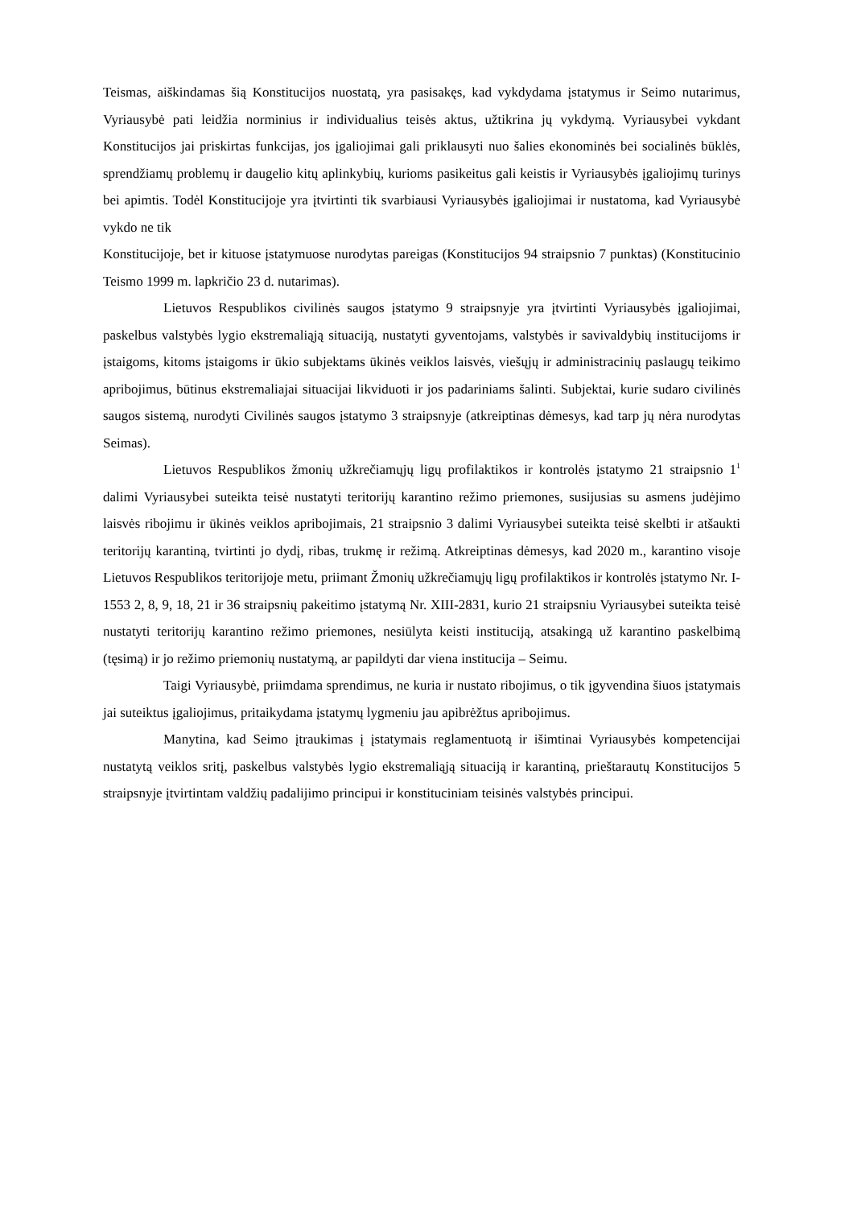Teismas, aiškindamas šią Konstitucijos nuostatą, yra pasisakęs, kad vykdydama įstatymus ir Seimo nutarimus, Vyriausybė pati leidžia norminius ir individualius teisės aktus, užtikrina jų vykdymą. Vyriausybei vykdant Konstitucijos jai priskirtas funkcijas, jos įgaliojimai gali priklausyti nuo šalies ekonominės bei socialinės būklės, sprendžiamų problemų ir daugelio kitų aplinkybių, kurioms pasikeitus gali keistis ir Vyriausybės įgaliojimų turinys bei apimtis. Todėl Konstitucijoje yra įtvirtinti tik svarbiausi Vyriausybės įgaliojimai ir nustatoma, kad Vyriausybė vykdo ne tik
Konstitucijoje, bet ir kituose įstatymuose nurodytas pareigas (Konstitucijos 94 straipsnio 7 punktas) (Konstitucinio Teismo 1999 m. lapkričio 23 d. nutarimas).
Lietuvos Respublikos civilinės saugos įstatymo 9 straipsnyje yra įtvirtinti Vyriausybės įgaliojimai, paskelbus valstybės lygio ekstremaliąją situaciją, nustatyti gyventojams, valstybės ir savivaldybių institucijoms ir įstaigoms, kitoms įstaigoms ir ūkio subjektams ūkinės veiklos laisvės, viešųjų ir administracinių paslaugų teikimo apribojimus, būtinus ekstremaliajai situacijai likviduoti ir jos padariniams šalinti. Subjektai, kurie sudaro civilinės saugos sistemą, nurodyti Civilinės saugos įstatymo 3 straipsnyje (atkreiptinas dėmesys, kad tarp jų nėra nurodytas Seimas).
Lietuvos Respublikos žmonių užkrečiamųjų ligų profilaktikos ir kontrolės įstatymo 21 straipsnio 1<sup>1</sup> dalimi Vyriausybei suteikta teisė nustatyti teritorijų karantino režimo priemones, susijusias su asmens judėjimo laisvės ribojimu ir ūkinės veiklos apribojimais, 21 straipsnio 3 dalimi Vyriausybei suteikta teisė skelbti ir atšaukti teritorijų karantiną, tvirtinti jo dydį, ribas, trukmę ir režimą. Atkreiptinas dėmesys, kad 2020 m., karantino visoje Lietuvos Respublikos teritorijoje metu, priimant Žmonių užkrečiamųjų ligų profilaktikos ir kontrolės įstatymo Nr. I-1553 2, 8, 9, 18, 21 ir 36 straipsnių pakeitimo įstatymą Nr. XIII-2831, kurio 21 straipsniu Vyriausybei suteikta teisė nustatyti teritorijų karantino režimo priemones, nesiūlyta keisti instituciją, atsakingą už karantino paskelbimą (tęsimą) ir jo režimo priemonių nustatymą, ar papildyti dar viena institucija – Seimu.
Taigi Vyriausybė, priimdama sprendimus, ne kuria ir nustato ribojimus, o tik įgyvendina šiuos įstatymais jai suteiktus įgaliojimus, pritaikydama įstatymų lygmeniu jau apibrėžtus apribojimus.
Manytina, kad Seimo įtraukimas į įstatymais reglamentuotą ir išimtinai Vyriausybės kompetencijai nustatytą veiklos sritį, paskelbus valstybės lygio ekstremaliąją situaciją ir karantiną, prieštarautų Konstitucijos 5 straipsnyje įtvirtintam valdžių padalijimo principui ir konstituciniam teisinės valstybės principui.